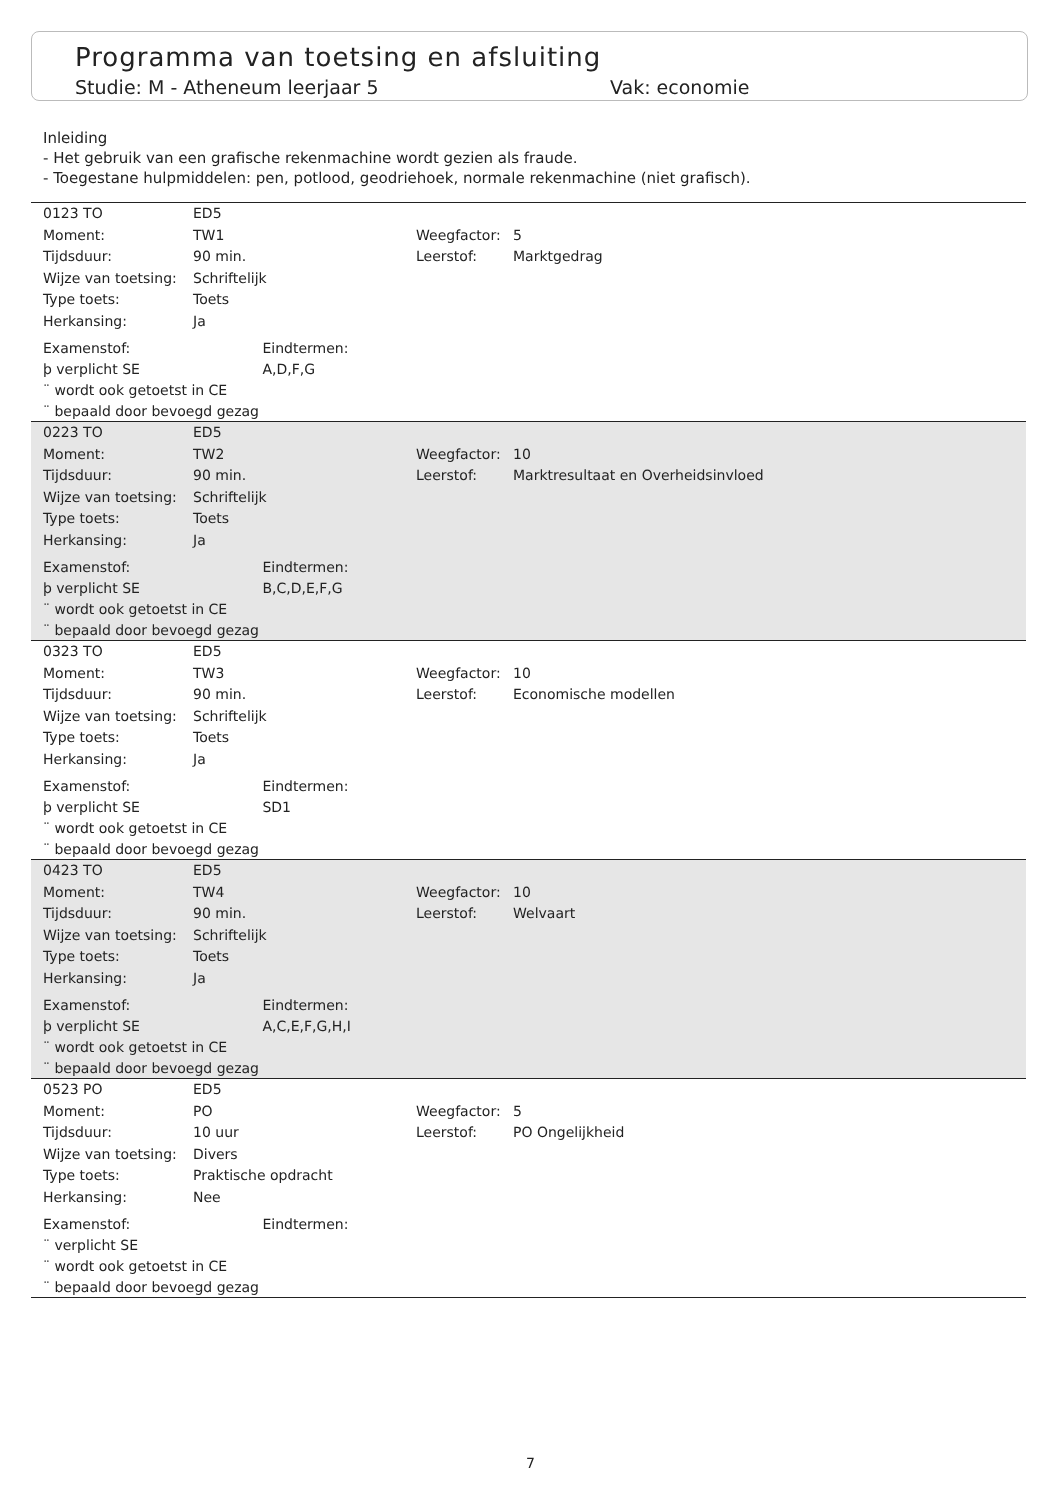Programma van toetsing en afsluiting
Studie: M - Atheneum leerjaar 5 Vak: economie
Inleiding
- Het gebruik van een grafische rekenmachine wordt gezien als fraude.
- Toegestane hulpmiddelen: pen, potlood, geodriehoek, normale rekenmachine (niet grafisch).
| 0123 TO | ED5 | | |
| Moment: | TW1 | Weegfactor: | 5 |
| Tijdsduur: | 90 min. | Leerstof: | Marktgedrag |
| Wijze van toetsing: | Schriftelijk | | |
| Type toets: | Toets | | |
| Herkansing: | Ja | | |
Examenstof: Eindtermen:
þ verplicht SE A,D,F,G
¨ wordt ook getoetst in CE
¨ bepaald door bevoegd gezag
| 0223 TO | ED5 | | |
| Moment: | TW2 | Weegfactor: | 10 |
| Tijdsduur: | 90 min. | Leerstof: | Marktresultaat en Overheidsinvloed |
| Wijze van toetsing: | Schriftelijk | | |
| Type toets: | Toets | | |
| Herkansing: | Ja | | |
Examenstof: Eindtermen:
þ verplicht SE B,C,D,E,F,G
¨ wordt ook getoetst in CE
¨ bepaald door bevoegd gezag
| 0323 TO | ED5 | | |
| Moment: | TW3 | Weegfactor: | 10 |
| Tijdsduur: | 90 min. | Leerstof: | Economische modellen |
| Wijze van toetsing: | Schriftelijk | | |
| Type toets: | Toets | | |
| Herkansing: | Ja | | |
Examenstof: Eindtermen:
þ verplicht SE SD1
¨ wordt ook getoetst in CE
¨ bepaald door bevoegd gezag
| 0423 TO | ED5 | | |
| Moment: | TW4 | Weegfactor: | 10 |
| Tijdsduur: | 90 min. | Leerstof: | Welvaart |
| Wijze van toetsing: | Schriftelijk | | |
| Type toets: | Toets | | |
| Herkansing: | Ja | | |
Examenstof: Eindtermen:
þ verplicht SE A,C,E,F,G,H,I
¨ wordt ook getoetst in CE
¨ bepaald door bevoegd gezag
| 0523 PO | ED5 | | |
| Moment: | PO | Weegfactor: | 5 |
| Tijdsduur: | 10 uur | Leerstof: | PO Ongelijkheid |
| Wijze van toetsing: | Divers | | |
| Type toets: | Praktische opdracht | | |
| Herkansing: | Nee | | |
Examenstof: Eindtermen:
¨ verplicht SE
¨ wordt ook getoetst in CE
¨ bepaald door bevoegd gezag
7